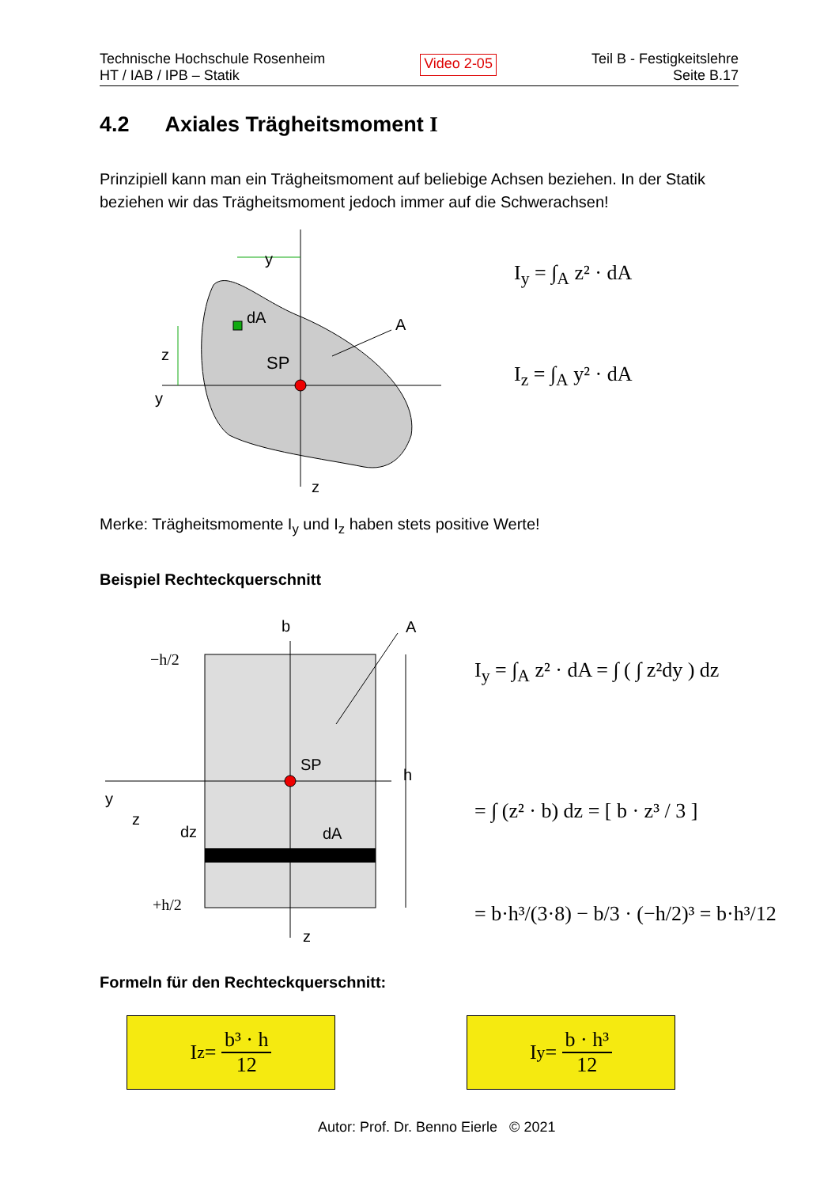Technische Hochschule Rosenheim
HT / IAB / IPB – Statik
Video 2-05
Teil B - Festigkeitslehre
Seite B.17
4.2 Axiales Trägheitsmoment I
Prinzipiell kann man ein Trägheitsmoment auf beliebige Achsen beziehen. In der Statik beziehen wir das Trägheitsmoment jedoch immer auf die Schwerachsen!
dA
SP
A
y
z
y
z
I<sub>y</sub> = ∫<sub>A</sub> z² · dA
I<sub>z</sub> = ∫<sub>A</sub> y² · dA
Merke: Trägheitsmomente I<sub>y</sub> und I<sub>z</sub> haben stets positive Werte!
Beispiel Rechteckquerschnitt
b
A
SP
h
dA
dz
−h/2
+h/2
y
z
z
I<sub>y</sub> = ∫<sub>A</sub> z² · dA = ∫ ( ∫ z²dy ) dz
= ∫ (z² · b) dz = [ b · z³ / 3 ]
= b·h³/(3·8) − b/3 · (−h/2)³ = b·h³/12
Formeln für den Rechteckquerschnitt:
I<sub>z</sub> = b³ · h 12 I<sub>y</sub> = b · h³ 12
Autor: Prof. Dr. Benno Eierle © 2021